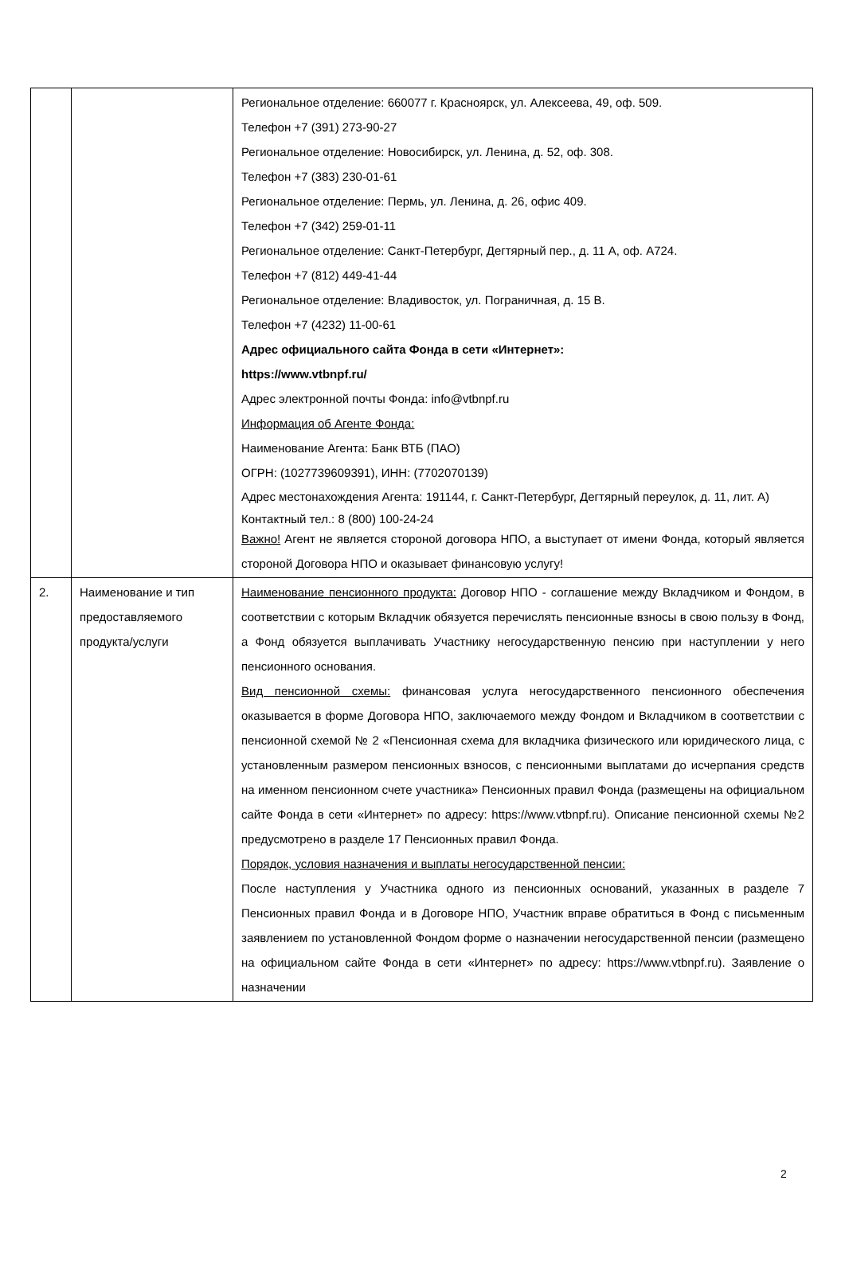| | | Региональное отделение: 660077 г. Красноярск, ул. Алексеева, 49, оф. 509. Телефон +7 (391) 273-90-27 Региональное отделение: Новосибирск, ул. Ленина, д. 52, оф. 308. Телефон +7 (383) 230-01-61 Региональное отделение: Пермь, ул. Ленина, д. 26, офис 409. Телефон +7 (342) 259-01-11 Региональное отделение: Санкт-Петербург, Дегтярный пер., д. 11 А, оф. А724. Телефон +7 (812) 449-41-44 Региональное отделение: Владивосток, ул. Пограничная, д. 15 В. Телефон +7 (4232) 11-00-61 Адрес официального сайта Фонда в сети «Интернет»: https://www.vtbnpf.ru/ Адрес электронной почты Фонда: info@vtbnpf.ru Информация об Агенте Фонда: Наименование Агента: Банк ВТБ (ПАО) ОГРН: (1027739609391), ИНН: (7702070139) Адрес местонахождения Агента: 191144, г. Санкт-Петербург, Дегтярный переулок, д. 11, лит. А) Контактный тел.: 8 (800) 100-24-24 Важно! Агент не является стороной договора НПО, а выступает от имени Фонда, который является стороной Договора НПО и оказывает финансовую услугу! |
| 2. | Наименование и тип предоставляемого продукта/услуги | Наименование пенсионного продукта: Договор НПО - соглашение между Вкладчиком и Фондом, в соответствии с которым Вкладчик обязуется перечислять пенсионные взносы в свою пользу в Фонд, а Фонд обязуется выплачивать Участнику негосударственную пенсию при наступлении у него пенсионного основания. Вид пенсионной схемы: финансовая услуга негосударственного пенсионного обеспечения оказывается в форме Договора НПО, заключаемого между Фондом и Вкладчиком в соответствии с пенсионной схемой № 2 «Пенсионная схема для вкладчика физического или юридического лица, с установленным размером пенсионных взносов, с пенсионными выплатами до исчерпания средств на именном пенсионном счете участника» Пенсионных правил Фонда (размещены на официальном сайте Фонда в сети «Интернет» по адресу: https://www.vtbnpf.ru). Описание пенсионной схемы №2 предусмотрено в разделе 17 Пенсионных правил Фонда. Порядок, условия назначения и выплаты негосударственной пенсии: После наступления у Участника одного из пенсионных оснований, указанных в разделе 7 Пенсионных правил Фонда и в Договоре НПО, Участник вправе обратиться в Фонд с письменным заявлением по установленной Фондом форме о назначении негосударственной пенсии (размещено на официальном сайте Фонда в сети «Интернет» по адресу: https://www.vtbnpf.ru). Заявление о назначении |
2